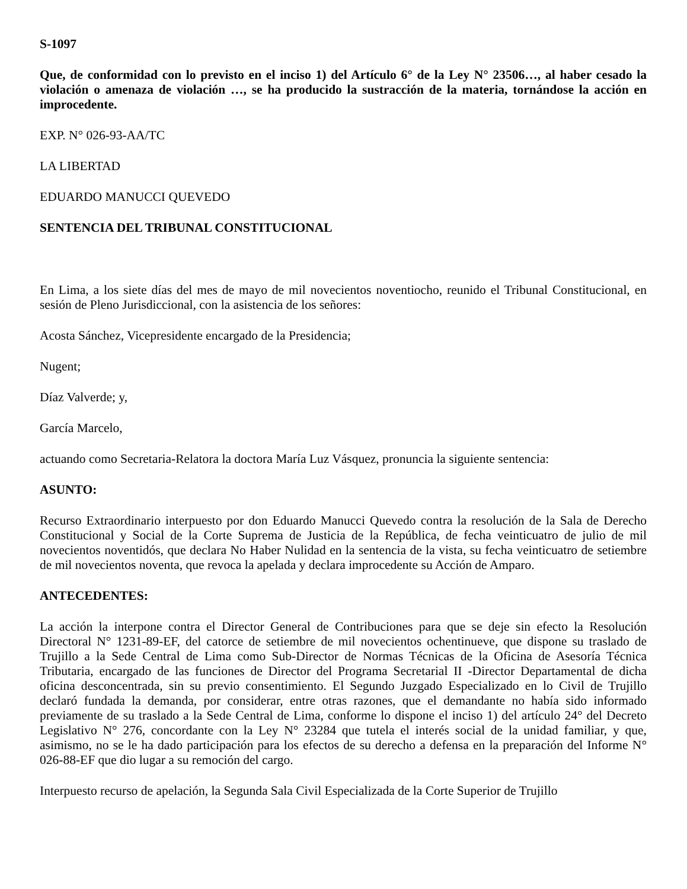S-1097
Que, de conformidad con lo previsto en el inciso 1) del Artículo 6° de la Ley N° 23506…, al haber cesado la violación o amenaza de violación …, se ha producido la sustracción de la materia, tornándose la acción en improcedente.
EXP. N° 026-93-AA/TC
LA LIBERTAD
EDUARDO MANUCCI QUEVEDO
SENTENCIA DEL TRIBUNAL CONSTITUCIONAL
En Lima, a los siete días del mes de mayo de mil novecientos noventiocho, reunido el Tribunal Constitucional, en sesión de Pleno Jurisdiccional, con la asistencia de los señores:
Acosta Sánchez, Vicepresidente encargado de la Presidencia;
Nugent;
Díaz Valverde; y,
García Marcelo,
actuando como Secretaria-Relatora la doctora María Luz Vásquez, pronuncia la siguiente sentencia:
ASUNTO:
Recurso Extraordinario interpuesto por don Eduardo Manucci Quevedo contra la resolución de la Sala de Derecho Constitucional y Social de la Corte Suprema de Justicia de la República, de fecha veinticuatro de julio de mil novecientos noventidós, que declara No Haber Nulidad en la sentencia de la vista, su fecha veinticuatro de setiembre de mil novecientos noventa, que revoca la apelada y declara improcedente su Acción de Amparo.
ANTECEDENTES:
La acción la interpone contra el Director General de Contribuciones para que se deje sin efecto la Resolución Directoral N° 1231-89-EF, del catorce de setiembre de mil novecientos ochentinueve, que dispone su traslado de Trujillo a la Sede Central de Lima como Sub-Director de Normas Técnicas de la Oficina de Asesoría Técnica Tributaria, encargado de las funciones de Director del Programa Secretarial II -Director Departamental de dicha oficina desconcentrada, sin su previo consentimiento. El Segundo Juzgado Especializado en lo Civil de Trujillo declaró fundada la demanda, por considerar, entre otras razones, que el demandante no había sido informado previamente de su traslado a la Sede Central de Lima, conforme lo dispone el inciso 1) del artículo 24° del Decreto Legislativo N° 276, concordante con la Ley N° 23284 que tutela el interés social de la unidad familiar, y que, asimismo, no se le ha dado participación para los efectos de su derecho a defensa en la preparación del Informe N° 026-88-EF que dio lugar a su remoción del cargo.
Interpuesto recurso de apelación, la Segunda Sala Civil Especializada de la Corte Superior de Trujillo